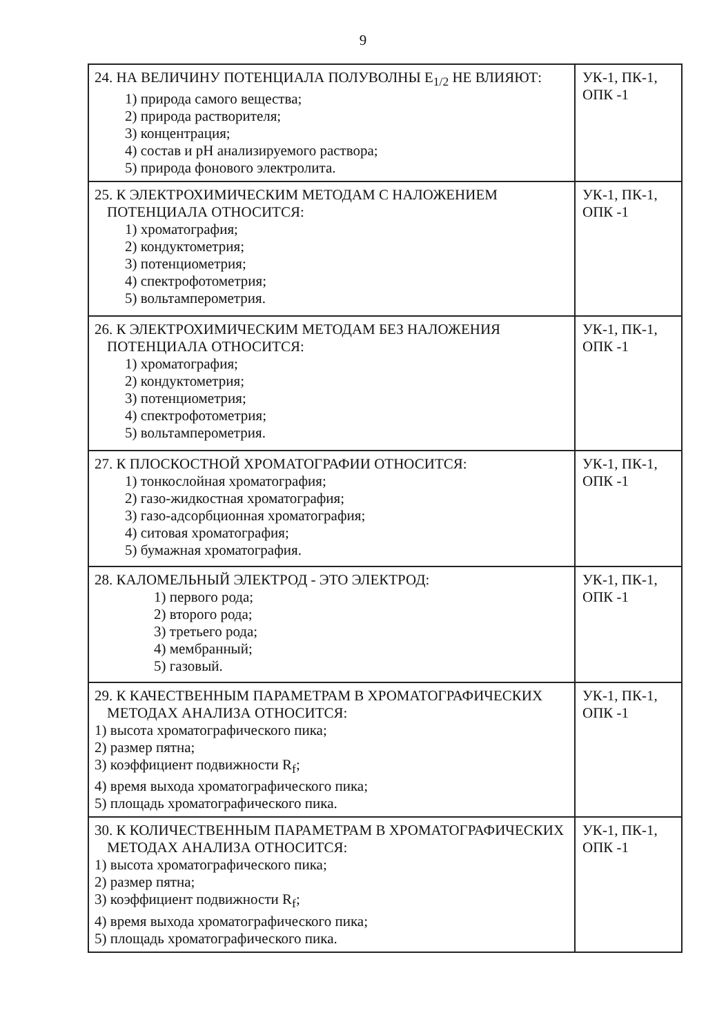9
| 24. НА ВЕЛИЧИНУ ПОТЕНЦИАЛА ПОЛУВОЛНЫ E<sub>1/2</sub> НЕ ВЛИЯЮТ: 1) природа самого вещества; 2) природа растворителя; 3) концентрация; 4) состав и pH анализируемого раствора; 5) природа фонового электролита. | УК-1, ПК-1, ОПК -1 |
| 25. К ЭЛЕКТРОХИМИЧЕСКИМ МЕТОДАМ С НАЛОЖЕНИЕМ ПОТЕНЦИАЛА ОТНОСИТСЯ: 1) хроматография; 2) кондуктометрия; 3) потенциометрия; 4) спектрофотометрия; 5) вольтамперометрия. | УК-1, ПК-1, ОПК -1 |
| 26. К ЭЛЕКТРОХИМИЧЕСКИМ МЕТОДАМ БЕЗ НАЛОЖЕНИЯ ПОТЕНЦИАЛА ОТНОСИТСЯ: 1) хроматография; 2) кондуктометрия; 3) потенциометрия; 4) спектрофотометрия; 5) вольтамперометрия. | УК-1, ПК-1, ОПК -1 |
| 27. К ПЛОСКОСТНОЙ ХРОМАТОГРАФИИ ОТНОСИТСЯ: 1) тонкослойная хроматография; 2) газо-жидкостная хроматография; 3) газо-адсорбционная хроматография; 4) ситовая хроматография; 5) бумажная хроматография. | УК-1, ПК-1, ОПК -1 |
| 28. КАЛОМЕЛЬНЫЙ ЭЛЕКТРОД - ЭТО ЭЛЕКТРОД: 1) первого рода; 2) второго рода; 3) третьего рода; 4) мембранный; 5) газовый. | УК-1, ПК-1, ОПК -1 |
| 29. К КАЧЕСТВЕННЫМ ПАРАМЕТРАМ В ХРОМАТОГРАФИЧЕСКИХ МЕТОДАХ АНАЛИЗА ОТНОСИТСЯ: 1) высота хроматографического пика; 2) размер пятна; 3) коэффициент подвижности R<sub>f</sub>; 4) время выхода хроматографического пика; 5) площадь хроматографического пика. | УК-1, ПК-1, ОПК -1 |
| 30. К КОЛИЧЕСТВЕННЫМ ПАРАМЕТРАМ В ХРОМАТОГРАФИЧЕСКИХ МЕТОДАХ АНАЛИЗА ОТНОСИТСЯ: 1) высота хроматографического пика; 2) размер пятна; 3) коэффициент подвижности R<sub>f</sub>; 4) время выхода хроматографического пика; 5) площадь хроматографического пика. | УК-1, ПК-1, ОПК -1 |